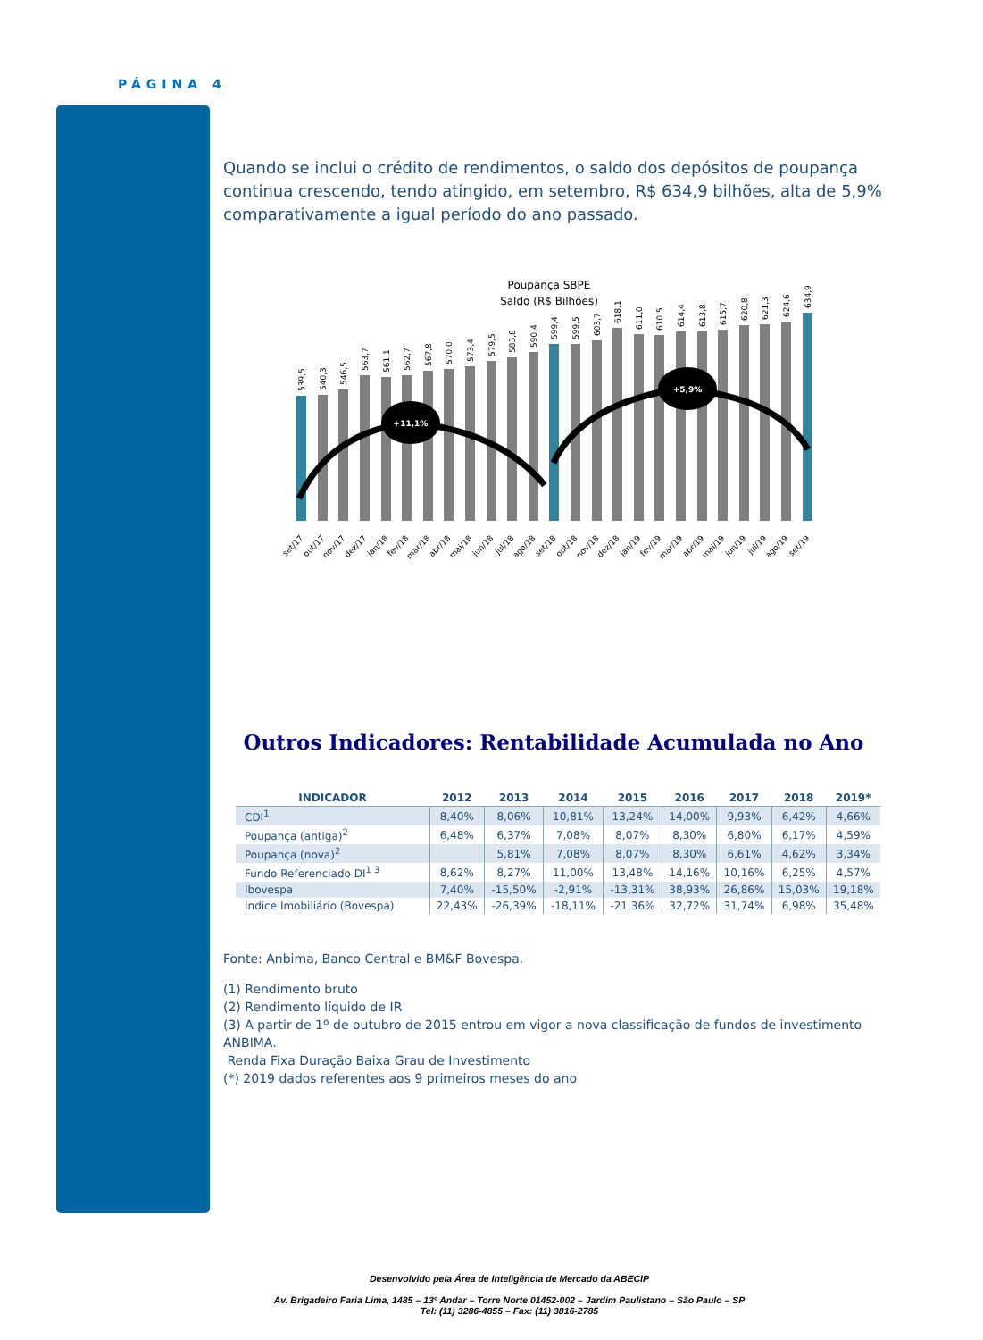PÁGINA 4
Quando se inclui o crédito de rendimentos, o saldo dos depósitos de poupança continua crescendo, tendo atingido, em setembro, R$ 634,9 bilhões, alta de 5,9% comparativamente a igual período do ano passado.
Poupança SBPE
Saldo (R$ Bilhões)
539,5
540,3
546,5
563,7
561,1
562,7
567,8
570,0
573,4
579,5
583,8
590,4
599,4
599,5
603,7
618,1
611,0
610,5
614,4
613,8
615,7
620,8
621,3
624,6
634,9
+11,1%
+5,9%
set/17
out/17
nov/17
dez/17
jan/18
fev/18
mar/18
abr/18
mai/18
jun/18
jul/18
ago/18
set/18
out/18
nov/18
dez/18
jan/19
fev/19
mar/19
abr/19
mai/19
jun/19
jul/19
ago/19
set/19
Outros Indicadores: Rentabilidade Acumulada no Ano
| INDICADOR | 2012 | 2013 | 2014 | 2015 | 2016 | 2017 | 2018 | 2019* |
| --- | --- | --- | --- | --- | --- | --- | --- | --- |
| CDI<sup>1</sup> | 8,40% | 8,06% | 10,81% | 13,24% | 14,00% | 9,93% | 6,42% | 4,66% |
| Poupança (antiga)<sup>2</sup> | 6,48% | 6,37% | 7,08% | 8,07% | 8,30% | 6,80% | 6,17% | 4,59% |
| Poupança (nova)<sup>2</sup> | | 5,81% | 7,08% | 8,07% | 8,30% | 6,61% | 4,62% | 3,34% |
| Fundo Referenciado DI<sup>1 3</sup> | 8,62% | 8,27% | 11,00% | 13,48% | 14,16% | 10,16% | 6,25% | 4,57% |
| Ibovespa | 7,40% | -15,50% | -2,91% | -13,31% | 38,93% | 26,86% | 15,03% | 19,18% |
| Índice Imobiliário (Bovespa) | 22,43% | -26,39% | -18,11% | -21,36% | 32,72% | 31,74% | 6,98% | 35,48% |
Fonte: Anbima, Banco Central e BM&F Bovespa.
(1) Rendimento bruto
(2) Rendimento líquido de IR
(3) A partir de 1º de outubro de 2015 entrou em vigor a nova classificação de fundos de investimento ANBIMA.
Renda Fixa Duração Baixa Grau de Investimento
(*) 2019 dados referentes aos 9 primeiros meses do ano
Desenvolvido pela Área de Inteligência de Mercado da ABECIP
Av. Brigadeiro Faria Lima, 1485 – 13º Andar – Torre Norte 01452-002 – Jardim Paulistano – São Paulo – SP
Tel: (11) 3286-4855 – Fax: (11) 3816-2785